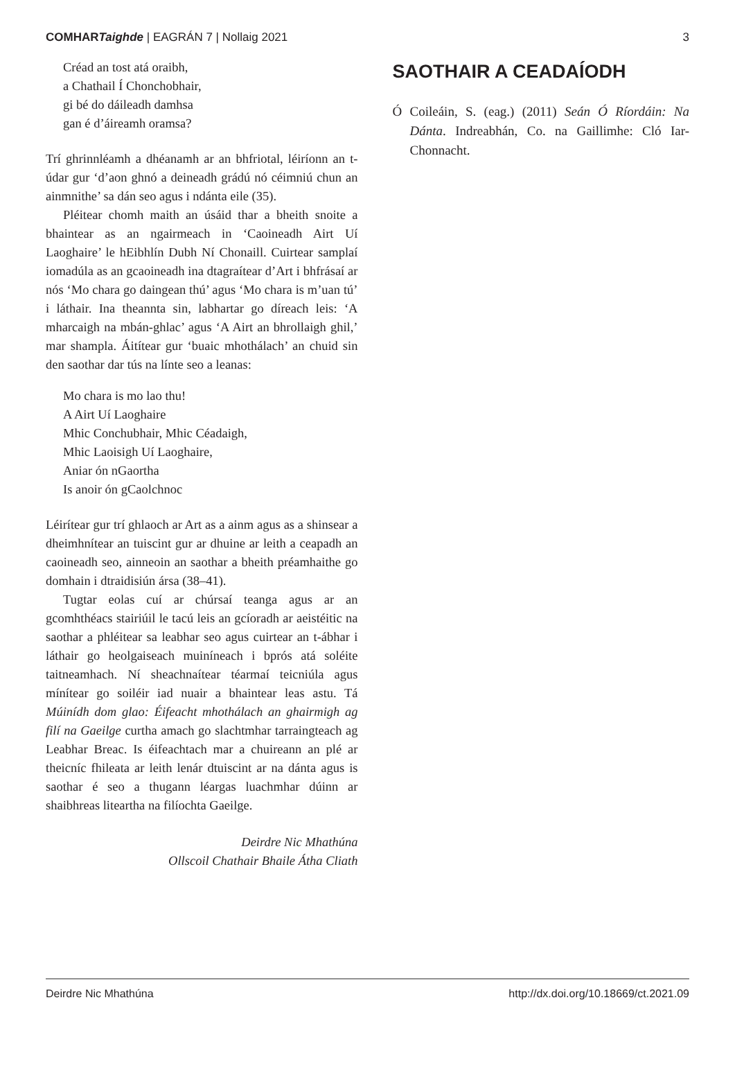COMHARTaighde | EAGRÁN 7 | Nollaig 2021 3
Créad an tost atá oraibh,
a Chathail Í Chonchobhair,
gi bé do dáileadh damhsa
gan é d’áireamh oramsa?
Trí ghrinnléamh a dhéanamh ar an bhfriotal, léiríonn an t-údar gur ‘d’aon ghnó a deineadh grádú nó céimniú chun an ainmnithe’ sa dán seo agus i ndánta eile (35).
Pléitear chomh maith an úsáid thar a bheith snoite a bhaintear as an ngairmeach in ‘Caoineadh Airt Uí Laoghaire’ le hEibhlín Dubh Ní Chonaill. Cuirtear samplaí iomadúla as an gcaoineadh ina dtagraítear d’Art i bhfrásaí ar nós ‘Mo chara go daingean thú’ agus ‘Mo chara is m’uan tú’ i láthair. Ina theannta sin, labhartar go díreach leis: ‘A mharcaigh na mbán-ghlac’ agus ‘A Airt an bhrollaigh ghil,’ mar shampla. Áitítear gur ‘buaic mhothálach’ an chuid sin den saothar dar tús na línte seo a leanas:
Mo chara is mo lao thu!
A Airt Uí Laoghaire
Mhic Conchubhair, Mhic Céadaigh,
Mhic Laoisigh Uí Laoghaire,
Aniar ón nGaortha
Is anoir ón gCaolchnoc
Léirítear gur trí ghlaoch ar Art as a ainm agus as a shinsear a dheimhnítear an tuiscint gur ar dhuine ar leith a ceapadh an caoineadh seo, ainneoin an saothar a bheith préamhaithe go domhain i dtraidisiún ársa (38–41).
Tugtar eolas cuí ar chúrsaí teanga agus ar an gcomhthéacs stairiúil le tacú leis an gcíoradh ar aeistéitic na saothar a phléitear sa leabhar seo agus cuirtear an t-ábhar i láthair go heolgaiseach muiníneach i bprós atá soléite taitneamhach. Ní sheachnaítear téarmaí teicniúla agus mínítear go soiléir iad nuair a bhaintear leas astu. Tá Múinídh dom glao: Éifeacht mhothálach an ghairmigh ag filí na Gaeilge curtha amach go slachtmhar tarraingteach ag Leabhar Breac. Is éifeachtach mar a chuireann an plé ar theicníc fhileata ar leith lenár dtuiscint ar na dánta agus is saothar é seo a thugann léargas luachmhar dúinn ar shaibhreas liteartha na filíochta Gaeilge.
Deirdre Nic Mhathúna
Ollscoil Chathair Bhaile Átha Cliath
SAOTHAIR A CEADAÍODH
Ó Coileáin, S. (eag.) (2011) Seán Ó Ríordáin: Na Dánta. Indreabhán, Co. na Gaillimhe: Cló Iar-Chonnacht.
Deirdre Nic Mhathúna http://dx.doi.org/10.18669/ct.2021.09